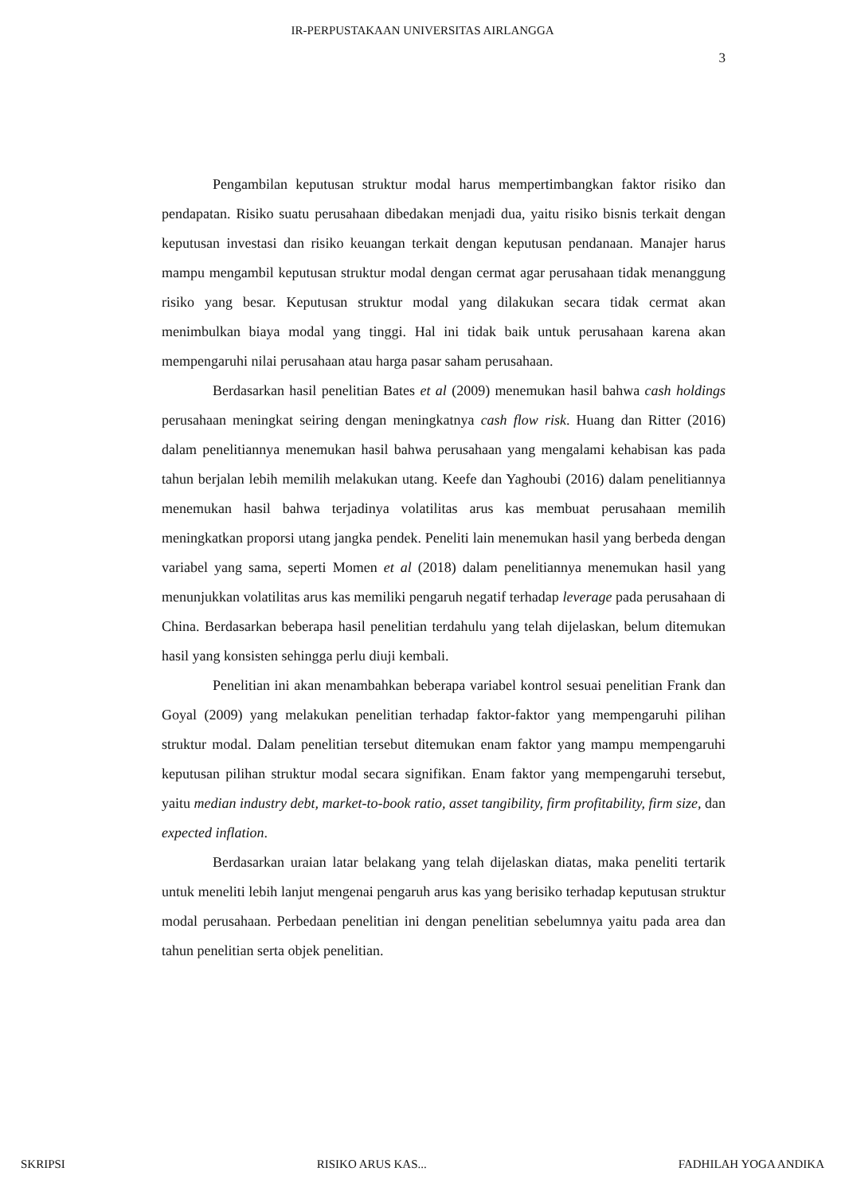IR-PERPUSTAKAAN UNIVERSITAS AIRLANGGA
3
Pengambilan keputusan struktur modal harus mempertimbangkan faktor risiko dan pendapatan. Risiko suatu perusahaan dibedakan menjadi dua, yaitu risiko bisnis terkait dengan keputusan investasi dan risiko keuangan terkait dengan keputusan pendanaan. Manajer harus mampu mengambil keputusan struktur modal dengan cermat agar perusahaan tidak menanggung risiko yang besar. Keputusan struktur modal yang dilakukan secara tidak cermat akan menimbulkan biaya modal yang tinggi. Hal ini tidak baik untuk perusahaan karena akan mempengaruhi nilai perusahaan atau harga pasar saham perusahaan.
Berdasarkan hasil penelitian Bates et al (2009) menemukan hasil bahwa cash holdings perusahaan meningkat seiring dengan meningkatnya cash flow risk. Huang dan Ritter (2016) dalam penelitiannya menemukan hasil bahwa perusahaan yang mengalami kehabisan kas pada tahun berjalan lebih memilih melakukan utang. Keefe dan Yaghoubi (2016) dalam penelitiannya menemukan hasil bahwa terjadinya volatilitas arus kas membuat perusahaan memilih meningkatkan proporsi utang jangka pendek. Peneliti lain menemukan hasil yang berbeda dengan variabel yang sama, seperti Momen et al (2018) dalam penelitiannya menemukan hasil yang menunjukkan volatilitas arus kas memiliki pengaruh negatif terhadap leverage pada perusahaan di China. Berdasarkan beberapa hasil penelitian terdahulu yang telah dijelaskan, belum ditemukan hasil yang konsisten sehingga perlu diuji kembali.
Penelitian ini akan menambahkan beberapa variabel kontrol sesuai penelitian Frank dan Goyal (2009) yang melakukan penelitian terhadap faktor-faktor yang mempengaruhi pilihan struktur modal. Dalam penelitian tersebut ditemukan enam faktor yang mampu mempengaruhi keputusan pilihan struktur modal secara signifikan. Enam faktor yang mempengaruhi tersebut, yaitu median industry debt, market-to-book ratio, asset tangibility, firm profitability, firm size, dan expected inflation.
Berdasarkan uraian latar belakang yang telah dijelaskan diatas, maka peneliti tertarik untuk meneliti lebih lanjut mengenai pengaruh arus kas yang berisiko terhadap keputusan struktur modal perusahaan. Perbedaan penelitian ini dengan penelitian sebelumnya yaitu pada area dan tahun penelitian serta objek penelitian.
SKRIPSI RISIKO ARUS KAS... FADHILAH YOGA ANDIKA